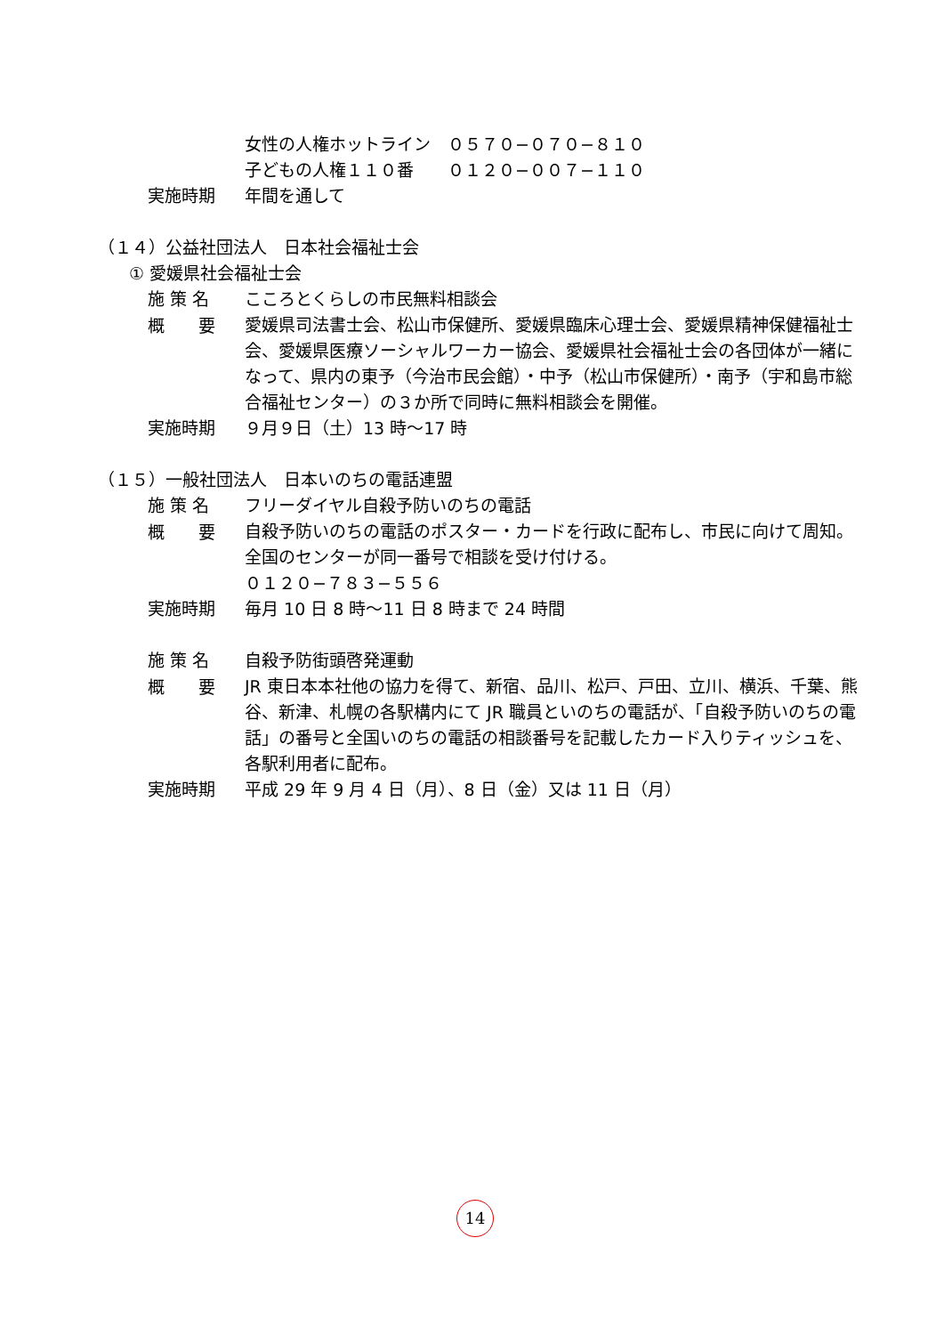女性の人権ホットライン　０５７０−０７０−８１０
子どもの人権１１０番　　０１２０−００７−１１０
実施時期
年間を通して
（１４）公益社団法人　日本社会福祉士会
① 愛媛県社会福祉士会
施 策 名
こころとくらしの市民無料相談会
概　　要
愛媛県司法書士会、松山市保健所、愛媛県臨床心理士会、愛媛県精神保健福祉士会、愛媛県医療ソーシャルワーカー協会、愛媛県社会福祉士会の各団体が一緒になって、県内の東予（今治市民会館）・中予（松山市保健所）・南予（宇和島市総合福祉センター）の３か所で同時に無料相談会を開催。
実施時期
９月９日（土）13 時〜17 時
（１５）一般社団法人　日本いのちの電話連盟
施 策 名
フリーダイヤル自殺予防いのちの電話
概　　要
自殺予防いのちの電話のポスター・カードを行政に配布し、市民に向けて周知。
全国のセンターが同一番号で相談を受け付ける。
０１２０−７８３−５５６
実施時期
毎月 10 日 8 時〜11 日 8 時まで 24 時間
施 策 名
自殺予防街頭啓発運動
概　　要
JR 東日本本社他の協力を得て、新宿、品川、松戸、戸田、立川、横浜、千葉、熊谷、新津、札幌の各駅構内にて JR 職員といのちの電話が、「自殺予防いのちの電話」の番号と全国いのちの電話の相談番号を記載したカード入りティッシュを、各駅利用者に配布。
実施時期
平成 29 年 9 月 4 日（月）、8 日（金）又は 11 日（月）
14